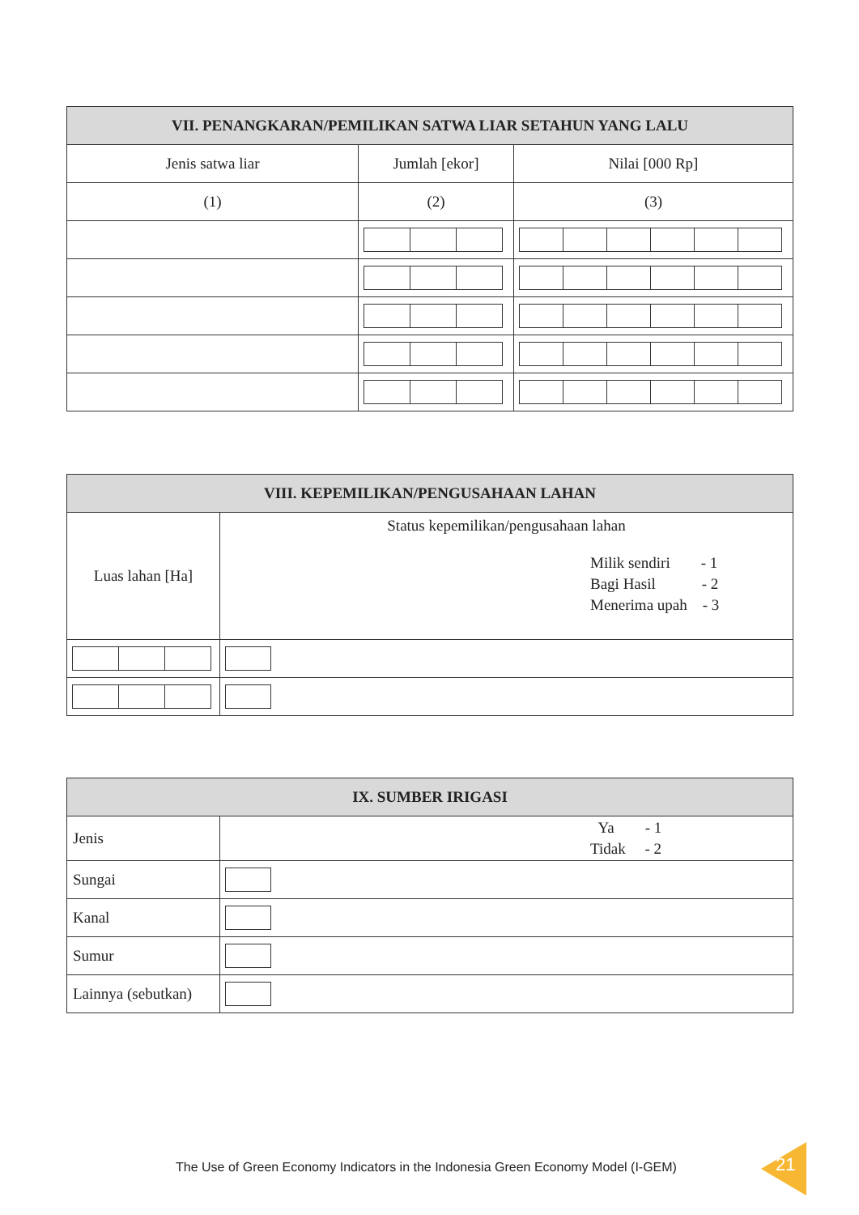| VII. PENANGKARAN/PEMILIKAN SATWA LIAR SETAHUN YANG LALU | | |
| --- | --- | --- |
| Jenis satwa liar | Jumlah [ekor] | Nilai [000 Rp] |
| (1) | (2) | (3) |
| VIII. KEPEMILIKAN/PENGUSAHAAN LAHAN | |
| --- | --- |
| Luas lahan [Ha] | Status kepemilikan/pengusahaan lahan Milik sendiri - 1 Bagi Hasil - 2 Menerima upah - 3 |
| IX. SUMBER IRIGASI | |
| --- | --- |
| Jenis | Ya - 1 Tidak - 2 |
| Sungai | |
| Kanal | |
| Sumur | |
| Lainnya (sebutkan) | |
The Use of Green Economy Indicators in the Indonesia Green Economy Model (I-GEM)
21